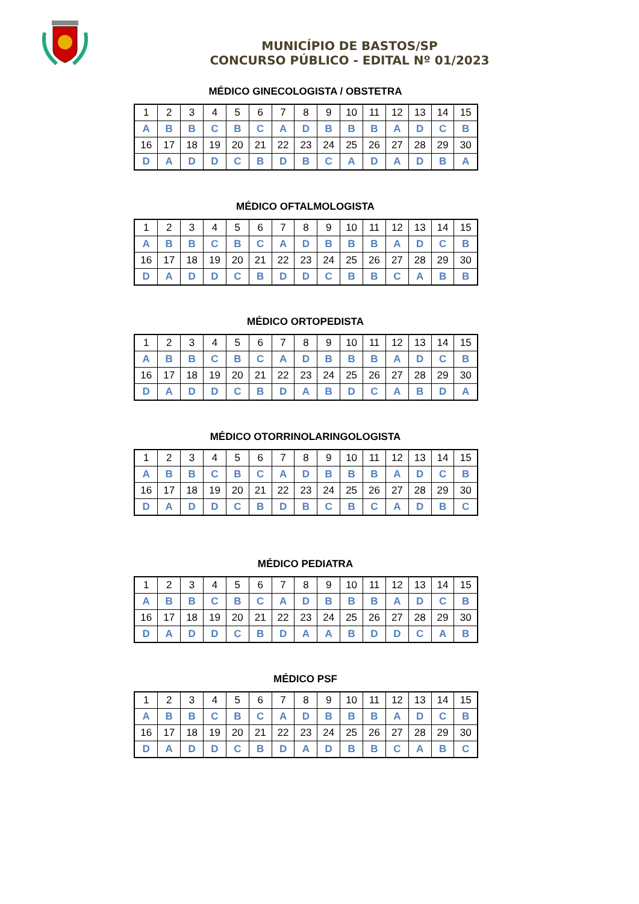MUNICÍPIO DE BASTOS/SP
CONCURSO PÚBLICO - EDITAL Nº 01/2023
MÉDICO GINECOLOGISTA / OBSTETRA
| 1 | 2 | 3 | 4 | 5 | 6 | 7 | 8 | 9 | 10 | 11 | 12 | 13 | 14 | 15 |
| A | B | B | C | B | C | A | D | B | B | B | A | D | C | B |
| 16 | 17 | 18 | 19 | 20 | 21 | 22 | 23 | 24 | 25 | 26 | 27 | 28 | 29 | 30 |
| D | A | D | D | C | B | D | B | C | A | D | A | D | B | A |
MÉDICO OFTALMOLOGISTA
| 1 | 2 | 3 | 4 | 5 | 6 | 7 | 8 | 9 | 10 | 11 | 12 | 13 | 14 | 15 |
| A | B | B | C | B | C | A | D | B | B | B | A | D | C | B |
| 16 | 17 | 18 | 19 | 20 | 21 | 22 | 23 | 24 | 25 | 26 | 27 | 28 | 29 | 30 |
| D | A | D | D | C | B | D | D | C | B | B | C | A | B | B |
MÉDICO ORTOPEDISTA
| 1 | 2 | 3 | 4 | 5 | 6 | 7 | 8 | 9 | 10 | 11 | 12 | 13 | 14 | 15 |
| A | B | B | C | B | C | A | D | B | B | B | A | D | C | B |
| 16 | 17 | 18 | 19 | 20 | 21 | 22 | 23 | 24 | 25 | 26 | 27 | 28 | 29 | 30 |
| D | A | D | D | C | B | D | A | B | D | C | A | B | D | A |
MÉDICO OTORRINOLARINGOLOGISTA
| 1 | 2 | 3 | 4 | 5 | 6 | 7 | 8 | 9 | 10 | 11 | 12 | 13 | 14 | 15 |
| A | B | B | C | B | C | A | D | B | B | B | A | D | C | B |
| 16 | 17 | 18 | 19 | 20 | 21 | 22 | 23 | 24 | 25 | 26 | 27 | 28 | 29 | 30 |
| D | A | D | D | C | B | D | B | C | B | C | A | D | B | C |
MÉDICO PEDIATRA
| 1 | 2 | 3 | 4 | 5 | 6 | 7 | 8 | 9 | 10 | 11 | 12 | 13 | 14 | 15 |
| A | B | B | C | B | C | A | D | B | B | B | A | D | C | B |
| 16 | 17 | 18 | 19 | 20 | 21 | 22 | 23 | 24 | 25 | 26 | 27 | 28 | 29 | 30 |
| D | A | D | D | C | B | D | A | A | B | D | D | C | A | B |
MÉDICO PSF
| 1 | 2 | 3 | 4 | 5 | 6 | 7 | 8 | 9 | 10 | 11 | 12 | 13 | 14 | 15 |
| A | B | B | C | B | C | A | D | B | B | B | A | D | C | B |
| 16 | 17 | 18 | 19 | 20 | 21 | 22 | 23 | 24 | 25 | 26 | 27 | 28 | 29 | 30 |
| D | A | D | D | C | B | D | A | D | B | B | C | A | B | C |